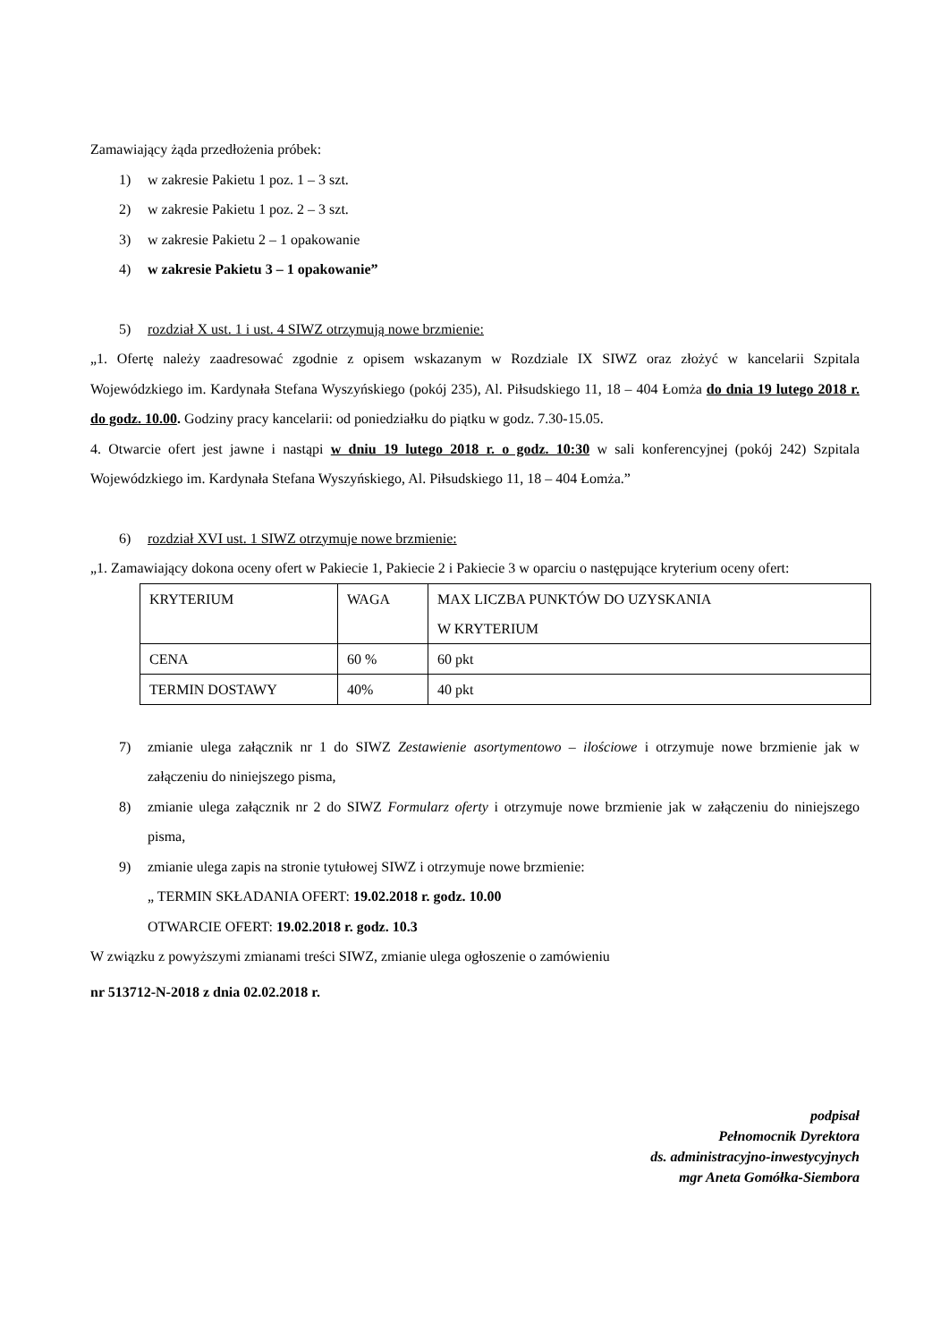Zamawiający żąda przedłożenia próbek:
1) w zakresie Pakietu 1 poz. 1 – 3 szt.
2) w zakresie Pakietu 1 poz. 2 – 3 szt.
3) w zakresie Pakietu 2 – 1 opakowanie
4) w zakresie Pakietu 3 – 1 opakowanie”
5) rozdział X ust. 1 i ust. 4 SIWZ otrzymują nowe brzmienie:
„1. Ofertę należy zaadresować zgodnie z opisem wskazanym w Rozdziale IX SIWZ oraz złożyć w kancelarii Szpitala Wojewódzkiego im. Kardynała Stefana Wyszyńskiego (pokój 235), Al. Piłsudskiego 11, 18 – 404 Łomża do dnia 19 lutego 2018 r. do godz. 10.00. Godziny pracy kancelarii: od poniedziałku do piątku w godz. 7.30-15.05.
4. Otwarcie ofert jest jawne i nastąpi w dniu 19 lutego 2018 r. o godz. 10:30 w sali konferencyjnej (pokój 242) Szpitala Wojewódzkiego im. Kardynała Stefana Wyszyńskiego, Al. Piłsudskiego 11, 18 – 404 Łomża.”
6) rozdział XVI ust. 1 SIWZ otrzymuje nowe brzmienie:
„1. Zamawiający dokona oceny ofert w Pakiecie 1, Pakiecie 2 i Pakiecie 3 w oparciu o następujące kryterium oceny ofert:
| KRYTERIUM | WAGA | MAX LICZBA PUNKTÓW DO UZYSKANIA W KRYTERIUM |
| CENA | 60 % | 60 pkt |
| TERMIN DOSTAWY | 40% | 40 pkt |
7) zmianie ulega załącznik nr 1 do SIWZ Zestawienie asortymentowo – ilościowe i otrzymuje nowe brzmienie jak w załączeniu do niniejszego pisma,
8) zmianie ulega załącznik nr 2 do SIWZ Formularz oferty i otrzymuje nowe brzmienie jak w załączeniu do niniejszego pisma,
9) zmianie ulega zapis na stronie tytułowej SIWZ i otrzymuje nowe brzmienie:
„ TERMIN SKŁADANIA OFERT: 19.02.2018 r. godz. 10.00
OTWARCIE OFERT: 19.02.2018 r. godz. 10.3
W związku z powyższymi zmianami treści SIWZ, zmianie ulega ogłoszenie o zamówieniu
nr 513712-N-2018 z dnia 02.02.2018 r.
podpisał
Pełnomocnik Dyrektora
ds. administracyjno-inwestycyjnych
mgr Aneta Gomółka-Siembora